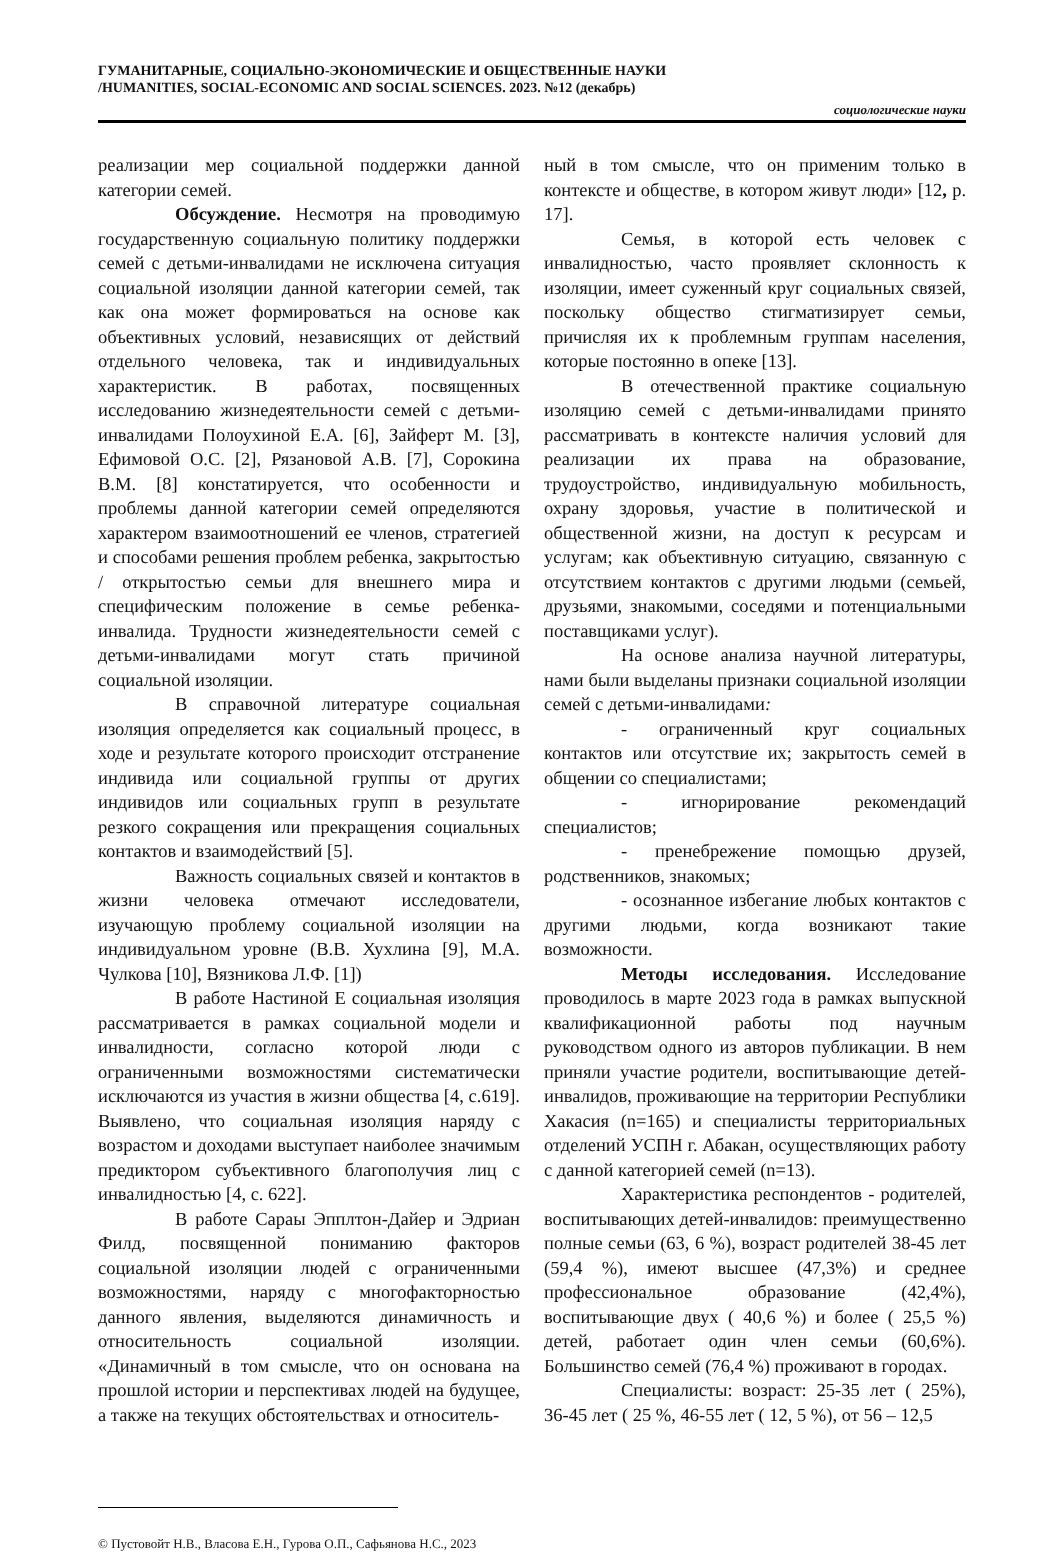ГУМАНИТАРНЫЕ, СОЦИАЛЬНО-ЭКОНОМИЧЕСКИЕ И ОБЩЕСТВЕННЫЕ НАУКИ
/HUMANITIES, SOCIAL-ECONOMIC AND SOCIAL SCIENCES. 2023. №12 (декабрь)
социологические науки
реализации мер социальной поддержки данной категории семей.
Обсуждение. Несмотря на проводимую государственную социальную политику поддержки семей с детьми-инвалидами не исключена ситуация социальной изоляции данной категории семей, так как она может формироваться на основе как объективных условий, независящих от действий отдельного человека, так и индивидуальных характеристик. В работах, посвященных исследованию жизнедеятельности семей с детьми-инвалидами Полоухиной Е.А. [6], Зайферт М. [3], Ефимовой О.С. [2], Рязановой А.В. [7], Сорокина В.М. [8] констатируется, что особенности и проблемы данной категории семей определяются характером взаимоотношений ее членов, стратегией и способами решения проблем ребенка, закрытостью / открытостью семьи для внешнего мира и специфическим положение в семье ребенка-инвалида. Трудности жизнедеятельности семей с детьми-инвалидами могут стать причиной социальной изоляции.
В справочной литературе социальная изоляция определяется как социальный процесс, в ходе и результате которого происходит отстранение индивида или социальной группы от других индивидов или социальных групп в результате резкого сокращения или прекращения социальных контактов и взаимодействий [5].
Важность социальных связей и контактов в жизни человека отмечают исследователи, изучающую проблему социальной изоляции на индивидуальном уровне (В.В. Хухлина [9], М.А. Чулкова [10], Вязникова Л.Ф. [1])
В работе Настиной Е социальная изоляция рассматривается в рамках социальной модели и инвалидности, согласно которой люди с ограниченными возможностями систематически исключаются из участия в жизни общества [4, с.619]. Выявлено, что социальная изоляция наряду с возрастом и доходами выступает наиболее значимым предиктором субъективного благополучия лиц с инвалидностью [4, с. 622].
В работе Сараы Эпплтон-Дайер и Эдриан Филд, посвященной пониманию факторов социальной изоляции людей с ограниченными возможностями, наряду с многофакторностью данного явления, выделяются динамичность и относительность социальной изоляции. «Динамичный в том смысле, что он основана на прошлой истории и перспективах людей на будущее, а также на текущих обстоятельствах и относитель-
ный в том смысле, что он применим только в контексте и обществе, в котором живут люди» [12, p. 17].
Семья, в которой есть человек с инвалидностью, часто проявляет склонность к изоляции, имеет суженный круг социальных связей, поскольку общество стигматизирует семьи, причисляя их к проблемным группам населения, которые постоянно в опеке [13].
В отечественной практике социальную изоляцию семей с детьми-инвалидами принято рассматривать в контексте наличия условий для реализации их права на образование, трудоустройство, индивидуальную мобильность, охрану здоровья, участие в политической и общественной жизни, на доступ к ресурсам и услугам; как объективную ситуацию, связанную с отсутствием контактов с другими людьми (семьей, друзьями, знакомыми, соседями и потенциальными поставщиками услуг).
На основе анализа научной литературы, нами были выделаны признаки социальной изоляции семей с детьми-инвалидами:
- ограниченный круг социальных контактов или отсутствие их; закрытость семей в общении со специалистами;
- игнорирование рекомендаций специалистов;
- пренебрежение помощью друзей, родственников, знакомых;
- осознанное избегание любых контактов с другими людьми, когда возникают такие возможности.
Методы исследования. Исследование проводилось в марте 2023 года в рамках выпускной квалификационной работы под научным руководством одного из авторов публикации. В нем приняли участие родители, воспитывающие детей-инвалидов, проживающие на территории Республики Хакасия (n=165) и специалисты территориальных отделений УСПН г. Абакан, осуществляющих работу с данной категорией семей (n=13).
Характеристика респондентов - родителей, воспитывающих детей-инвалидов: преимущественно полные семьи (63, 6 %), возраст родителей 38-45 лет (59,4 %), имеют высшее (47,3%) и среднее профессиональное образование (42,4%), воспитывающие двух ( 40,6 %) и более ( 25,5 %) детей, работает один член семьи (60,6%). Большинство семей (76,4 %) проживают в городах.
Специалисты: возраст: 25-35 лет ( 25%), 36-45 лет ( 25 %, 46-55 лет ( 12, 5 %), от 56 – 12,5
© Пустовойт Н.В., Власова Е.Н., Гурова О.П., Сафьянова Н.С., 2023